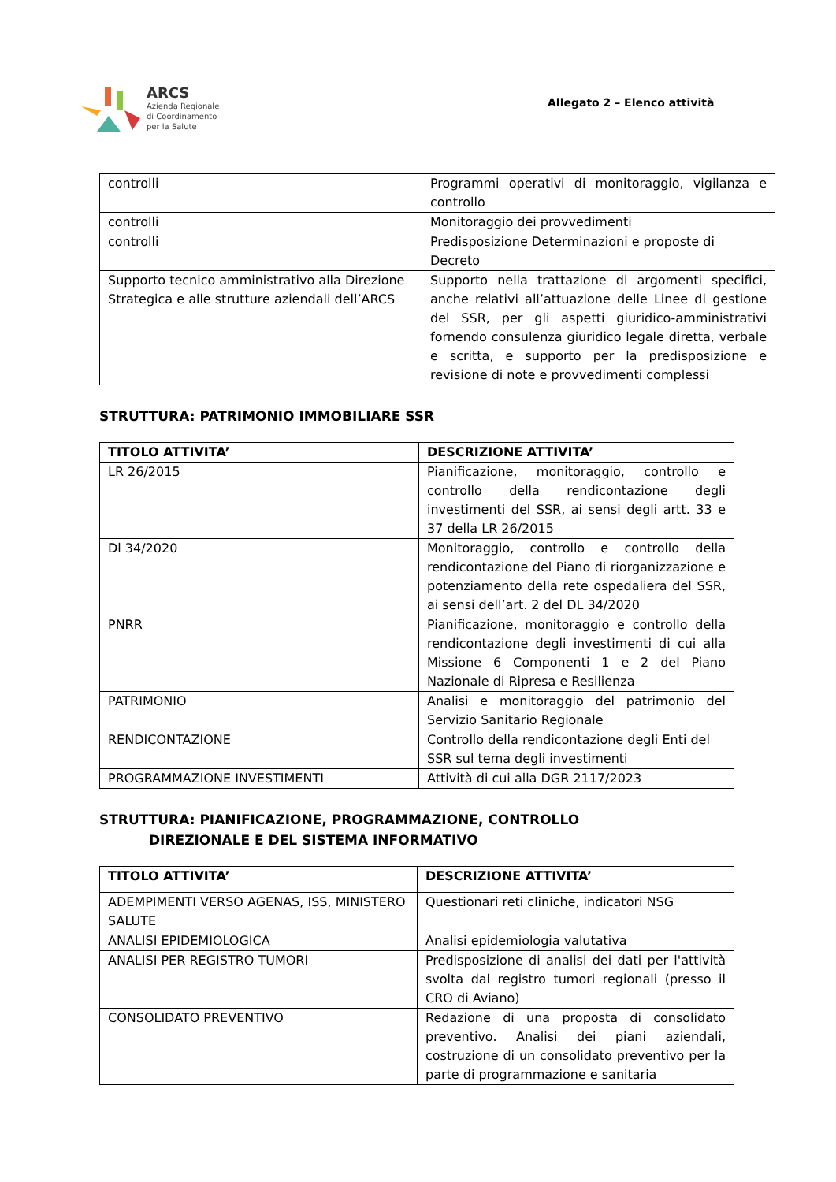ARCS
Azienda Regionale
di Coordinamento
per la Salute
Allegato 2 – Elenco attività
| controlli | Programmi operativi di monitoraggio, vigilanza e controllo |
| controlli | Monitoraggio dei provvedimenti |
| controlli | Predisposizione Determinazioni e proposte di Decreto |
| Supporto tecnico amministrativo alla Direzione Strategica e alle strutture aziendali dell’ARCS | Supporto nella trattazione di argomenti specifici, anche relativi all’attuazione delle Linee di gestione del SSR, per gli aspetti giuridico-amministrativi fornendo consulenza giuridico legale diretta, verbale e scritta, e supporto per la predisposizione e revisione di note e provvedimenti complessi |
STRUTTURA: PATRIMONIO IMMOBILIARE SSR
| TITOLO ATTIVITA’ | DESCRIZIONE ATTIVITA’ |
| --- | --- |
| LR 26/2015 | Pianificazione, monitoraggio, controllo e controllo della rendicontazione degli investimenti del SSR, ai sensi degli artt. 33 e 37 della LR 26/2015 |
| Dl 34/2020 | Monitoraggio, controllo e controllo della rendicontazione del Piano di riorganizzazione e potenziamento della rete ospedaliera del SSR, ai sensi dell’art. 2 del DL 34/2020 |
| PNRR | Pianificazione, monitoraggio e controllo della rendicontazione degli investimenti di cui alla Missione 6 Componenti 1 e 2 del Piano Nazionale di Ripresa e Resilienza |
| PATRIMONIO | Analisi e monitoraggio del patrimonio del Servizio Sanitario Regionale |
| RENDICONTAZIONE | Controllo della rendicontazione degli Enti del SSR sul tema degli investimenti |
| PROGRAMMAZIONE INVESTIMENTI | Attività di cui alla DGR 2117/2023 |
STRUTTURA: PIANIFICAZIONE, PROGRAMMAZIONE, CONTROLLO
DIREZIONALE E DEL SISTEMA INFORMATIVO
| TITOLO ATTIVITA’ | DESCRIZIONE ATTIVITA’ |
| --- | --- |
| ADEMPIMENTI VERSO AGENAS, ISS, MINISTERO SALUTE | Questionari reti cliniche, indicatori NSG |
| ANALISI EPIDEMIOLOGICA | Analisi epidemiologia valutativa |
| ANALISI PER REGISTRO TUMORI | Predisposizione di analisi dei dati per l'attività svolta dal registro tumori regionali (presso il CRO di Aviano) |
| CONSOLIDATO PREVENTIVO | Redazione di una proposta di consolidato preventivo. Analisi dei piani aziendali, costruzione di un consolidato preventivo per la parte di programmazione e sanitaria |